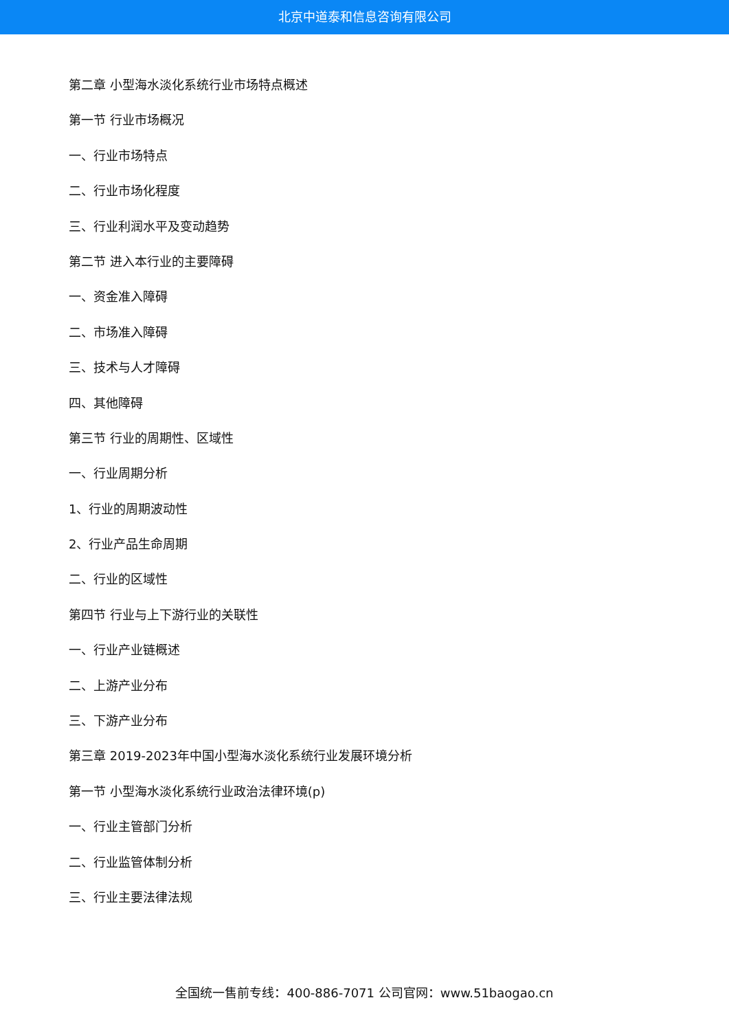北京中道泰和信息咨询有限公司
第二章 小型海水淡化系统行业市场特点概述
第一节 行业市场概况
一、行业市场特点
二、行业市场化程度
三、行业利润水平及变动趋势
第二节 进入本行业的主要障碍
一、资金准入障碍
二、市场准入障碍
三、技术与人才障碍
四、其他障碍
第三节 行业的周期性、区域性
一、行业周期分析
1、行业的周期波动性
2、行业产品生命周期
二、行业的区域性
第四节 行业与上下游行业的关联性
一、行业产业链概述
二、上游产业分布
三、下游产业分布
第三章 2019-2023年中国小型海水淡化系统行业发展环境分析
第一节 小型海水淡化系统行业政治法律环境(p)
一、行业主管部门分析
二、行业监管体制分析
三、行业主要法律法规
全国统一售前专线：400-886-7071 公司官网：www.51baogao.cn